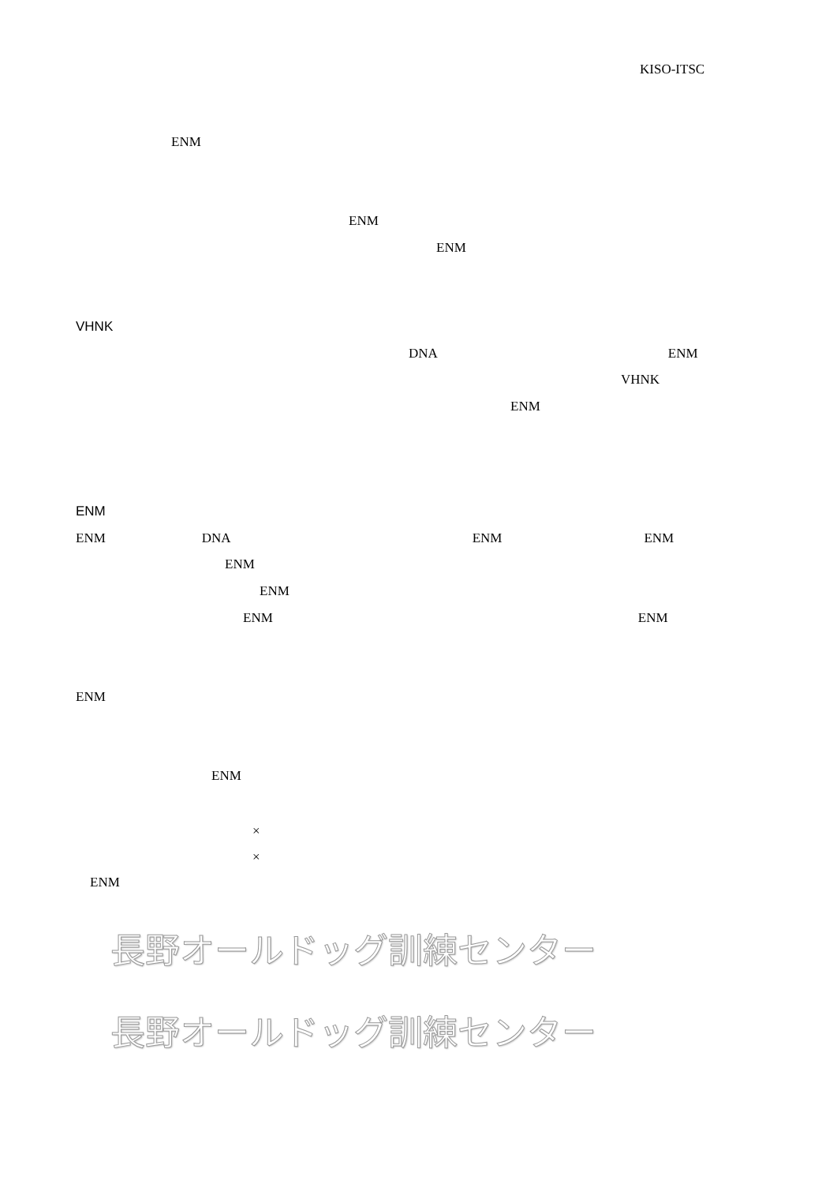KISO-ITSC
ENM
ENM
ENM
VHNK
DNA ENM
VHNK
ENM
ENM
ENM DNA ENM ENM
ENM
ENM
ENM ENM
ENM
ENM
×
×
ENM
長野オールドッグ訓練センター
長野オールドッグ訓練センター